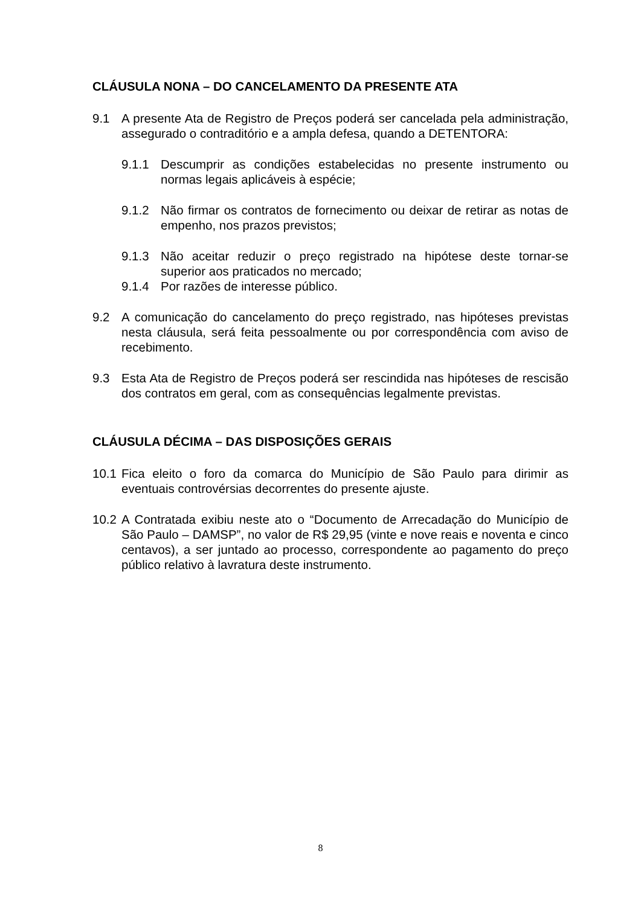CLÁUSULA NONA – DO CANCELAMENTO DA PRESENTE ATA
9.1 A presente Ata de Registro de Preços poderá ser cancelada pela administração, assegurado o contraditório e a ampla defesa, quando a DETENTORA:
9.1.1 Descumprir as condições estabelecidas no presente instrumento ou normas legais aplicáveis à espécie;
9.1.2 Não firmar os contratos de fornecimento ou deixar de retirar as notas de empenho, nos prazos previstos;
9.1.3 Não aceitar reduzir o preço registrado na hipótese deste tornar-se superior aos praticados no mercado;
9.1.4 Por razões de interesse público.
9.2 A comunicação do cancelamento do preço registrado, nas hipóteses previstas nesta cláusula, será feita pessoalmente ou por correspondência com aviso de recebimento.
9.3 Esta Ata de Registro de Preços poderá ser rescindida nas hipóteses de rescisão dos contratos em geral, com as consequências legalmente previstas.
CLÁUSULA DÉCIMA – DAS DISPOSIÇÕES GERAIS
10.1 Fica eleito o foro da comarca do Município de São Paulo para dirimir as eventuais controvérsias decorrentes do presente ajuste.
10.2 A Contratada exibiu neste ato o “Documento de Arrecadação do Município de São Paulo – DAMSP”, no valor de R$ 29,95 (vinte e nove reais e noventa e cinco centavos), a ser juntado ao processo, correspondente ao pagamento do preço público relativo à lavratura deste instrumento.
8